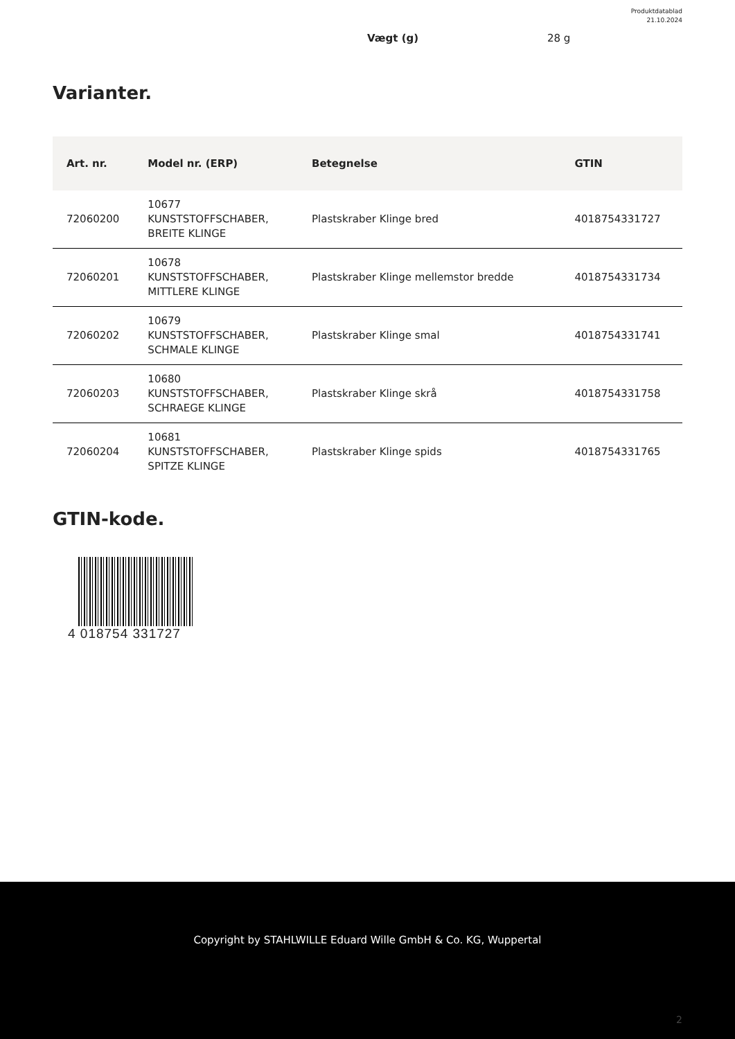Produktdatablad
21.10.2024
Vægt (g) 28 g
Varianter.
| Art. nr. | Model nr. (ERP) | Betegnelse | GTIN |
| --- | --- | --- | --- |
| 72060200 | 10677 KUNSTSTOFFSCHABER, BREITE KLINGE | Plastskraber Klinge bred | 4018754331727 |
| 72060201 | 10678 KUNSTSTOFFSCHABER, MITTLERE KLINGE | Plastskraber Klinge mellemstor bredde | 4018754331734 |
| 72060202 | 10679 KUNSTSTOFFSCHABER, SCHMALE KLINGE | Plastskraber Klinge smal | 4018754331741 |
| 72060203 | 10680 KUNSTSTOFFSCHABER, SCHRAEGE KLINGE | Plastskraber Klinge skrå | 4018754331758 |
| 72060204 | 10681 KUNSTSTOFFSCHABER, SPITZE KLINGE | Plastskraber Klinge spids | 4018754331765 |
GTIN-kode.
4 018754 331727
Copyright by STAHLWILLE Eduard Wille GmbH & Co. KG, Wuppertal
2